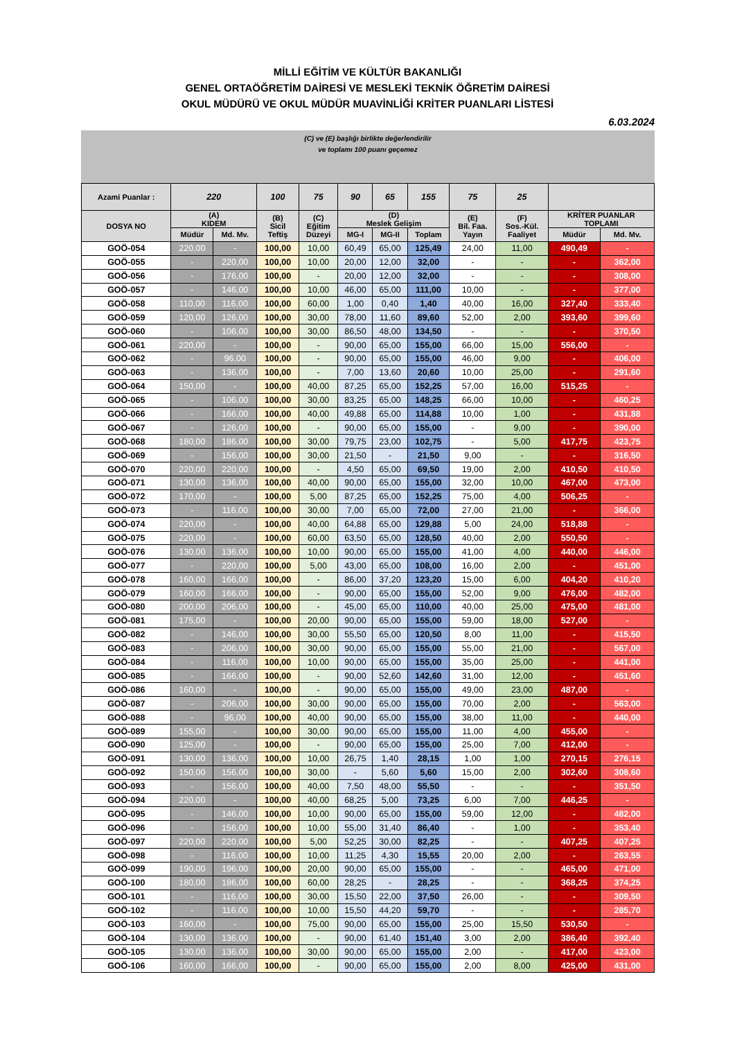MİLLİ EĞİTİM VE KÜLTÜR BAKANLIĞI
GENEL ORTAÖĞRETİM DAİRESİ VE MESLEKİ TEKNİK ÖĞRETİM DAİRESİ
OKUL MÜDÜRÜ VE OKUL MÜDÜR MUAVİNLİĞİ KRİTER PUANLARI LİSTESİ
6.03.2024
(C) ve (E) başlığı birlikte değerlendirilir
ve toplamı 100 puanı geçemez
| Azami Puanlar : | 220 | | 100 | 75 | 90 | 65 | 155 | 75 | 25 | | |
| DOSYA NO | (A) KIDEM | | (B) Sicil Teftiş | (C) Eğitim Düzeyi | (D) Meslek Gelişim | | | (E) Bil. Faa. Yayın | (F) Sos.-Kül. Faaliyet | KRİTER PUANLAR TOPLAMI | |
| | Müdür | Md. Mv. | | | MG-I | MG-II | Toplam | | | Müdür | Md. Mv. |
| GOÖ-054 | 220,00 | - | 100,00 | 10,00 | 60,49 | 65,00 | 125,49 | 24,00 | 11,00 | 490,49 | - |
| GOÖ-055 | - | 220,00 | 100,00 | 10,00 | 20,00 | 12,00 | 32,00 | - | - | - | 362,00 |
| GOÖ-056 | - | 176,00 | 100,00 | - | 20,00 | 12,00 | 32,00 | - | - | - | 308,00 |
| GOÖ-057 | - | 146,00 | 100,00 | 10,00 | 46,00 | 65,00 | 111,00 | 10,00 | - | - | 377,00 |
| GOÖ-058 | 110,00 | 116,00 | 100,00 | 60,00 | 1,00 | 0,40 | 1,40 | 40,00 | 16,00 | 327,40 | 333,40 |
| GOÖ-059 | 120,00 | 126,00 | 100,00 | 30,00 | 78,00 | 11,60 | 89,60 | 52,00 | 2,00 | 393,60 | 399,60 |
| GOÖ-060 | - | 106,00 | 100,00 | 30,00 | 86,50 | 48,00 | 134,50 | - | - | - | 370,50 |
| GOÖ-061 | 220,00 | - | 100,00 | - | 90,00 | 65,00 | 155,00 | 66,00 | 15,00 | 556,00 | - |
| GOÖ-062 | - | 96,00 | 100,00 | - | 90,00 | 65,00 | 155,00 | 46,00 | 9,00 | - | 406,00 |
| GOÖ-063 | - | 136,00 | 100,00 | - | 7,00 | 13,60 | 20,60 | 10,00 | 25,00 | - | 291,60 |
| GOÖ-064 | 150,00 | - | 100,00 | 40,00 | 87,25 | 65,00 | 152,25 | 57,00 | 16,00 | 515,25 | - |
| GOÖ-065 | - | 106,00 | 100,00 | 30,00 | 83,25 | 65,00 | 148,25 | 66,00 | 10,00 | - | 460,25 |
| GOÖ-066 | - | 166,00 | 100,00 | 40,00 | 49,88 | 65,00 | 114,88 | 10,00 | 1,00 | - | 431,88 |
| GOÖ-067 | - | 126,00 | 100,00 | - | 90,00 | 65,00 | 155,00 | - | 9,00 | - | 390,00 |
| GOÖ-068 | 180,00 | 186,00 | 100,00 | 30,00 | 79,75 | 23,00 | 102,75 | - | 5,00 | 417,75 | 423,75 |
| GOÖ-069 | - | 156,00 | 100,00 | 30,00 | 21,50 | - | 21,50 | 9,00 | - | - | 316,50 |
| GOÖ-070 | 220,00 | 220,00 | 100,00 | - | 4,50 | 65,00 | 69,50 | 19,00 | 2,00 | 410,50 | 410,50 |
| GOÖ-071 | 130,00 | 136,00 | 100,00 | 40,00 | 90,00 | 65,00 | 155,00 | 32,00 | 10,00 | 467,00 | 473,00 |
| GOÖ-072 | 170,00 | - | 100,00 | 5,00 | 87,25 | 65,00 | 152,25 | 75,00 | 4,00 | 506,25 | - |
| GOÖ-073 | - | 116,00 | 100,00 | 30,00 | 7,00 | 65,00 | 72,00 | 27,00 | 21,00 | - | 366,00 |
| GOÖ-074 | 220,00 | - | 100,00 | 40,00 | 64,88 | 65,00 | 129,88 | 5,00 | 24,00 | 518,88 | - |
| GOÖ-075 | 220,00 | - | 100,00 | 60,00 | 63,50 | 65,00 | 128,50 | 40,00 | 2,00 | 550,50 | - |
| GOÖ-076 | 130,00 | 136,00 | 100,00 | 10,00 | 90,00 | 65,00 | 155,00 | 41,00 | 4,00 | 440,00 | 446,00 |
| GOÖ-077 | - | 220,00 | 100,00 | 5,00 | 43,00 | 65,00 | 108,00 | 16,00 | 2,00 | - | 451,00 |
| GOÖ-078 | 160,00 | 166,00 | 100,00 | - | 86,00 | 37,20 | 123,20 | 15,00 | 6,00 | 404,20 | 410,20 |
| GOÖ-079 | 160,00 | 166,00 | 100,00 | - | 90,00 | 65,00 | 155,00 | 52,00 | 9,00 | 476,00 | 482,00 |
| GOÖ-080 | 200,00 | 206,00 | 100,00 | - | 45,00 | 65,00 | 110,00 | 40,00 | 25,00 | 475,00 | 481,00 |
| GOÖ-081 | 175,00 | - | 100,00 | 20,00 | 90,00 | 65,00 | 155,00 | 59,00 | 18,00 | 527,00 | - |
| GOÖ-082 | - | 146,00 | 100,00 | 30,00 | 55,50 | 65,00 | 120,50 | 8,00 | 11,00 | - | 415,50 |
| GOÖ-083 | - | 206,00 | 100,00 | 30,00 | 90,00 | 65,00 | 155,00 | 55,00 | 21,00 | - | 567,00 |
| GOÖ-084 | - | 116,00 | 100,00 | 10,00 | 90,00 | 65,00 | 155,00 | 35,00 | 25,00 | - | 441,00 |
| GOÖ-085 | - | 166,00 | 100,00 | - | 90,00 | 52,60 | 142,60 | 31,00 | 12,00 | - | 451,60 |
| GOÖ-086 | 160,00 | - | 100,00 | - | 90,00 | 65,00 | 155,00 | 49,00 | 23,00 | 487,00 | - |
| GOÖ-087 | - | 206,00 | 100,00 | 30,00 | 90,00 | 65,00 | 155,00 | 70,00 | 2,00 | - | 563,00 |
| GOÖ-088 | - | 96,00 | 100,00 | 40,00 | 90,00 | 65,00 | 155,00 | 38,00 | 11,00 | - | 440,00 |
| GOÖ-089 | 155,00 | - | 100,00 | 30,00 | 90,00 | 65,00 | 155,00 | 11,00 | 4,00 | 455,00 | - |
| GOÖ-090 | 125,00 | - | 100,00 | - | 90,00 | 65,00 | 155,00 | 25,00 | 7,00 | 412,00 | - |
| GOÖ-091 | 130,00 | 136,00 | 100,00 | 10,00 | 26,75 | 1,40 | 28,15 | 1,00 | 1,00 | 270,15 | 276,15 |
| GOÖ-092 | 150,00 | 156,00 | 100,00 | 30,00 | - | 5,60 | 5,60 | 15,00 | 2,00 | 302,60 | 308,60 |
| GOÖ-093 | - | 156,00 | 100,00 | 40,00 | 7,50 | 48,00 | 55,50 | - | - | - | 351,50 |
| GOÖ-094 | 220,00 | - | 100,00 | 40,00 | 68,25 | 5,00 | 73,25 | 6,00 | 7,00 | 446,25 | - |
| GOÖ-095 | - | 146,00 | 100,00 | 10,00 | 90,00 | 65,00 | 155,00 | 59,00 | 12,00 | - | 482,00 |
| GOÖ-096 | - | 156,00 | 100,00 | 10,00 | 55,00 | 31,40 | 86,40 | - | 1,00 | - | 353,40 |
| GOÖ-097 | 220,00 | 220,00 | 100,00 | 5,00 | 52,25 | 30,00 | 82,25 | - | - | 407,25 | 407,25 |
| GOÖ-098 | - | 116,00 | 100,00 | 10,00 | 11,25 | 4,30 | 15,55 | 20,00 | 2,00 | - | 263,55 |
| GOÖ-099 | 190,00 | 196,00 | 100,00 | 20,00 | 90,00 | 65,00 | 155,00 | - | - | 465,00 | 471,00 |
| GOÖ-100 | 180,00 | 186,00 | 100,00 | 60,00 | 28,25 | - | 28,25 | - | - | 368,25 | 374,25 |
| GOÖ-101 | - | 116,00 | 100,00 | 30,00 | 15,50 | 22,00 | 37,50 | 26,00 | - | - | 309,50 |
| GOÖ-102 | - | 116,00 | 100,00 | 10,00 | 15,50 | 44,20 | 59,70 | - | - | - | 285,70 |
| GOÖ-103 | 160,00 | - | 100,00 | 75,00 | 90,00 | 65,00 | 155,00 | 25,00 | 15,50 | 530,50 | - |
| GOÖ-104 | 130,00 | 136,00 | 100,00 | - | 90,00 | 61,40 | 151,40 | 3,00 | 2,00 | 386,40 | 392,40 |
| GOÖ-105 | 130,00 | 136,00 | 100,00 | 30,00 | 90,00 | 65,00 | 155,00 | 2,00 | - | 417,00 | 423,00 |
| GOÖ-106 | 160,00 | 166,00 | 100,00 | - | 90,00 | 65,00 | 155,00 | 2,00 | 8,00 | 425,00 | 431,00 |